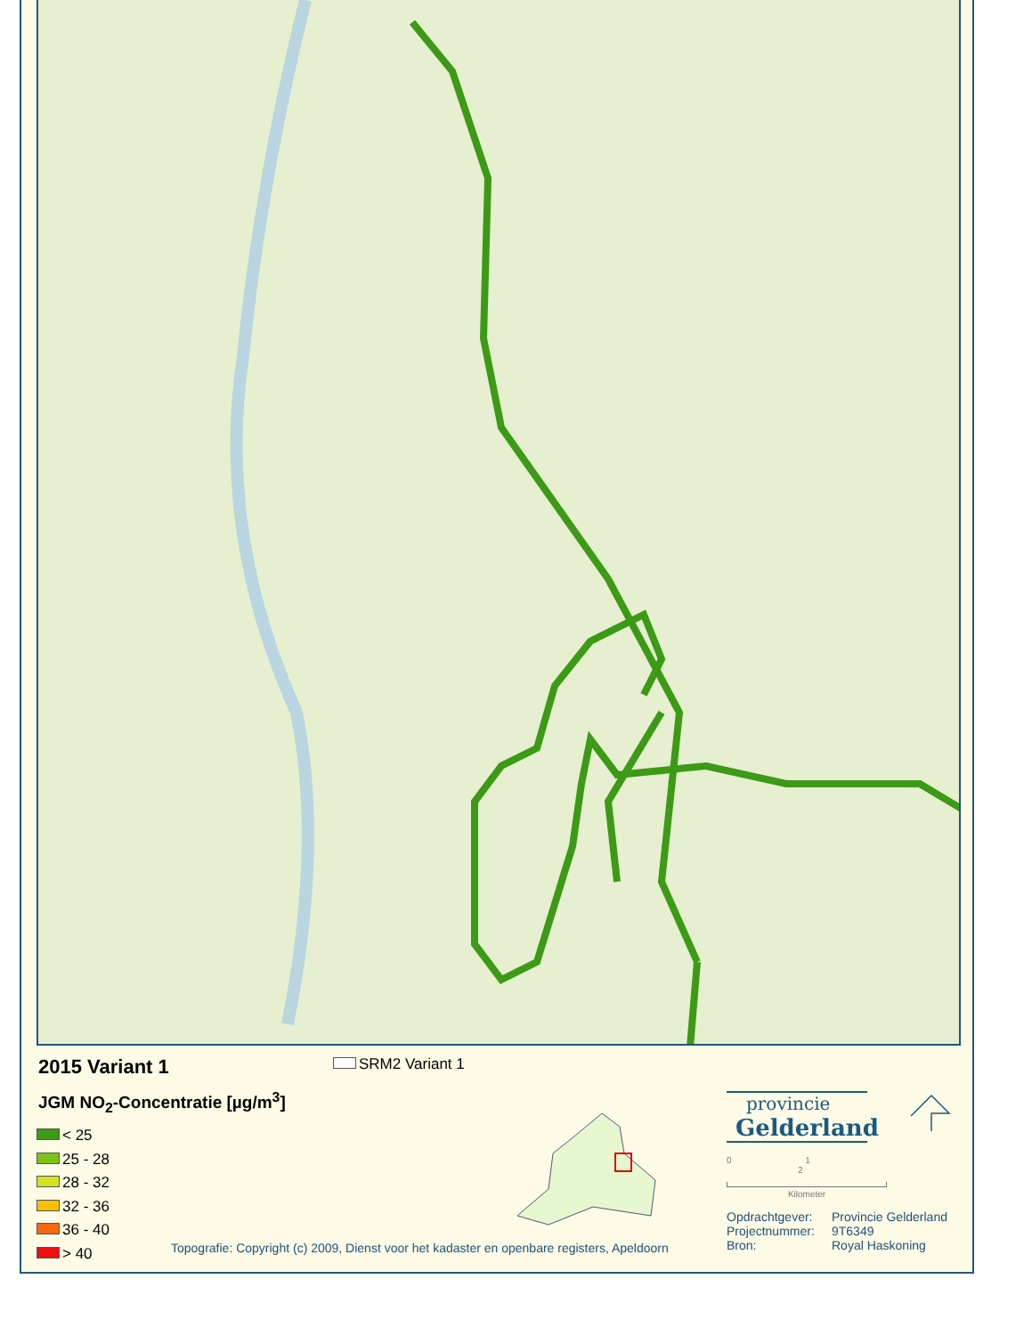2015 Variant 1 SRM2 Variant 1
JGM NO<sub>2</sub>-Concentratie [µg/m<sup>3</sup>]
< 25
25 - 28
28 - 32
32 - 36
36 - 40
> 40
provincie
Gelderland
0 1 2
Kilometer
Opdrachtgever: Provincie Gelderland Projectnummer: 9T6349 Bron: Royal Haskoning
Topografie: Copyright (c) 2009, Dienst voor het kadaster en openbare registers, Apeldoorn